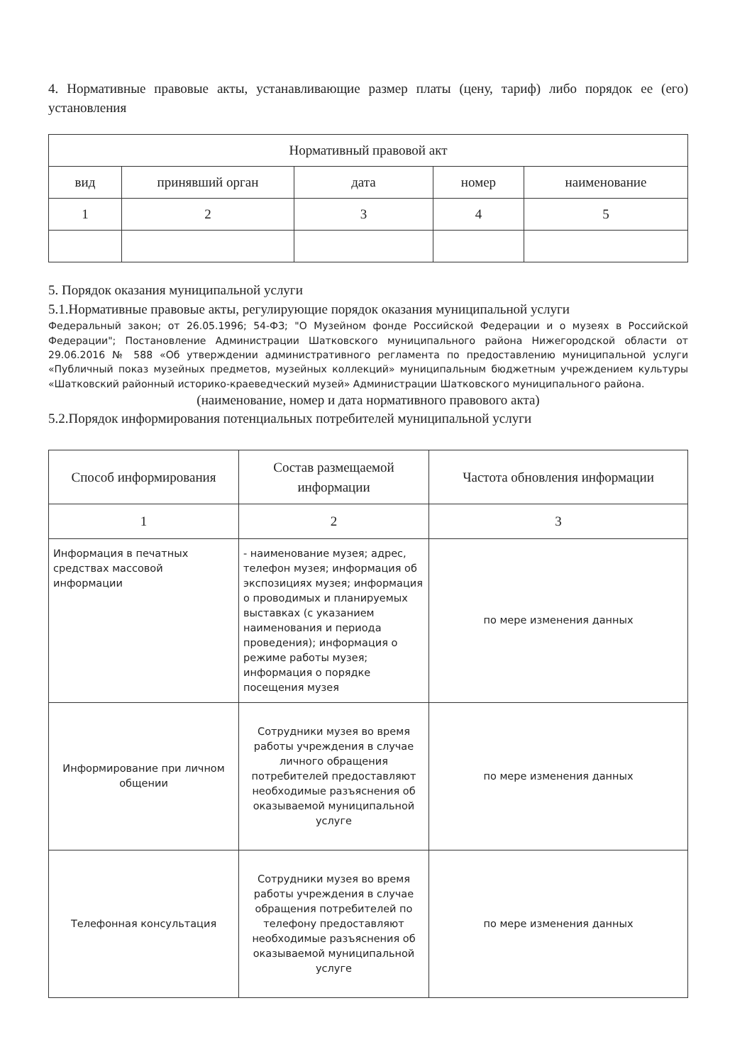4. Нормативные правовые акты, устанавливающие размер платы (цену, тариф) либо порядок ее (его) установления
| Нормативный правовой акт | | | | |
| --- | --- | --- | --- | --- |
| вид | принявший орган | дата | номер | наименование |
| 1 | 2 | 3 | 4 | 5 |
5. Порядок оказания муниципальной услуги
5.1.Нормативные правовые акты, регулирующие порядок оказания муниципальной услуги
Федеральный закон; от 26.05.1996; 54-ФЗ; "О Музейном фонде Российской Федерации и о музеях в Российской Федерации"; Постановление Администрации Шатковского муниципального района Нижегородской области от 29.06.2016 № 588 «Об утверждении административного регламента по предоставлению муниципальной услуги «Публичный показ музейных предметов, музейных коллекций» муниципальным бюджетным учреждением культуры «Шатковский районный историко-краеведческий музей» Администрации Шатковского муниципального района.
(наименование, номер и дата нормативного правового акта)
5.2.Порядок информирования потенциальных потребителей муниципальной услуги
| Способ информирования | Состав размещаемой информации | Частота обновления информации |
| 1 | 2 | 3 |
| Информация в печатных средствах массовой информации | - наименование музея; адрес, телефон музея; информация об экспозициях музея; информация о проводимых и планируемых выставках (с указанием наименования и периода проведения); информация о режиме работы музея; информация о порядке посещения музея | по мере изменения данных |
| Информирование при личном общении | Сотрудники музея во время работы учреждения в случае личного обращения потребителей предоставляют необходимые разъяснения об оказываемой муниципальной услуге | по мере изменения данных |
| Телефонная консультация | Сотрудники музея во время работы учреждения в случае обращения потребителей по телефону предоставляют необходимые разъяснения об оказываемой муниципальной услуге | по мере изменения данных |